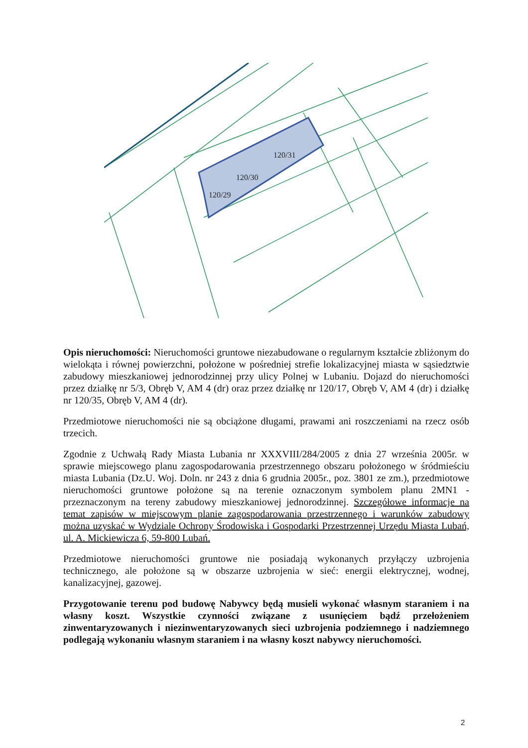120/29
120/30
120/31
Opis nieruchomości: Nieruchomości gruntowe niezabudowane o regularnym kształcie zbliżonym do wielokąta i równej powierzchni, położone w pośredniej strefie lokalizacyjnej miasta w sąsiedztwie zabudowy mieszkaniowej jednorodzinnej przy ulicy Polnej w Lubaniu. Dojazd do nieruchomości przez działkę nr 5/3, Obręb V, AM 4 (dr) oraz przez działkę nr 120/17, Obręb V, AM 4 (dr) i działkę nr 120/35, Obręb V, AM 4 (dr).
Przedmiotowe nieruchomości nie są obciążone długami, prawami ani roszczeniami na rzecz osób trzecich.
Zgodnie z Uchwałą Rady Miasta Lubania nr XXXVIII/284/2005 z dnia 27 września 2005r. w sprawie miejscowego planu zagospodarowania przestrzennego obszaru położonego w śródmieściu miasta Lubania (Dz.U. Woj. Doln. nr 243 z dnia 6 grudnia 2005r., poz. 3801 ze zm.), przedmiotowe nieruchomości gruntowe położone są na terenie oznaczonym symbolem planu 2MN1 - przeznaczonym na tereny zabudowy mieszkaniowej jednorodzinnej. Szczegółowe informacje na temat zapisów w miejscowym planie zagospodarowania przestrzennego i warunków zabudowy można uzyskać w Wydziale Ochrony Środowiska i Gospodarki Przestrzennej Urzędu Miasta Lubań, ul. A. Mickiewicza 6, 59-800 Lubań.
Przedmiotowe nieruchomości gruntowe nie posiadają wykonanych przyłączy uzbrojenia technicznego, ale położone są w obszarze uzbrojenia w sieć: energii elektrycznej, wodnej, kanalizacyjnej, gazowej.
Przygotowanie terenu pod budowę Nabywcy będą musieli wykonać własnym staraniem i na własny koszt. Wszystkie czynności związane z usunięciem bądź przełożeniem zinwentaryzowanych i niezinwentaryzowanych sieci uzbrojenia podziemnego i nadziemnego podlegają wykonaniu własnym staraniem i na własny koszt nabywcy nieruchomości.
2